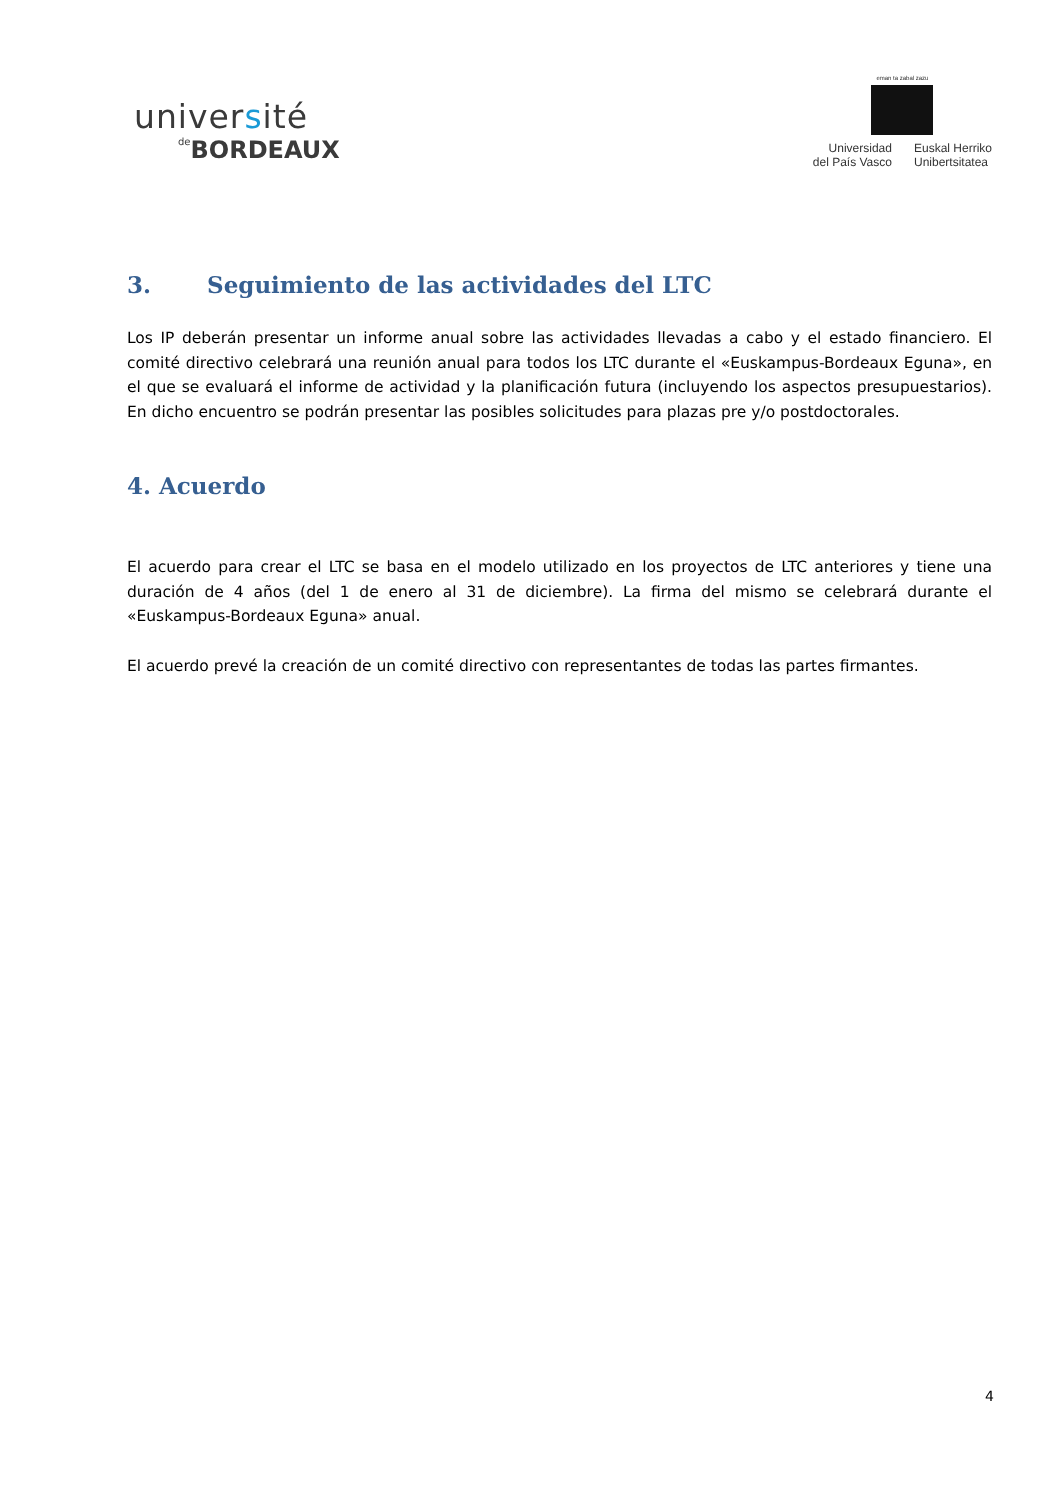université
de BORDEAUX
eman ta zabal zazu
Universidad
del País Vasco
Euskal Herriko
Unibertsitatea
3. Seguimiento de las actividades del LTC
Los IP deberán presentar un informe anual sobre las actividades llevadas a cabo y el estado financiero. El comité directivo celebrará una reunión anual para todos los LTC durante el «Euskampus-Bordeaux Eguna», en el que se evaluará el informe de actividad y la planificación futura (incluyendo los aspectos presupuestarios). En dicho encuentro se podrán presentar las posibles solicitudes para plazas pre y/o postdoctorales.
4. Acuerdo
El acuerdo para crear el LTC se basa en el modelo utilizado en los proyectos de LTC anteriores y tiene una duración de 4 años (del 1 de enero al 31 de diciembre). La firma del mismo se celebrará durante el «Euskampus-Bordeaux Eguna» anual.
El acuerdo prevé la creación de un comité directivo con representantes de todas las partes firmantes.
4